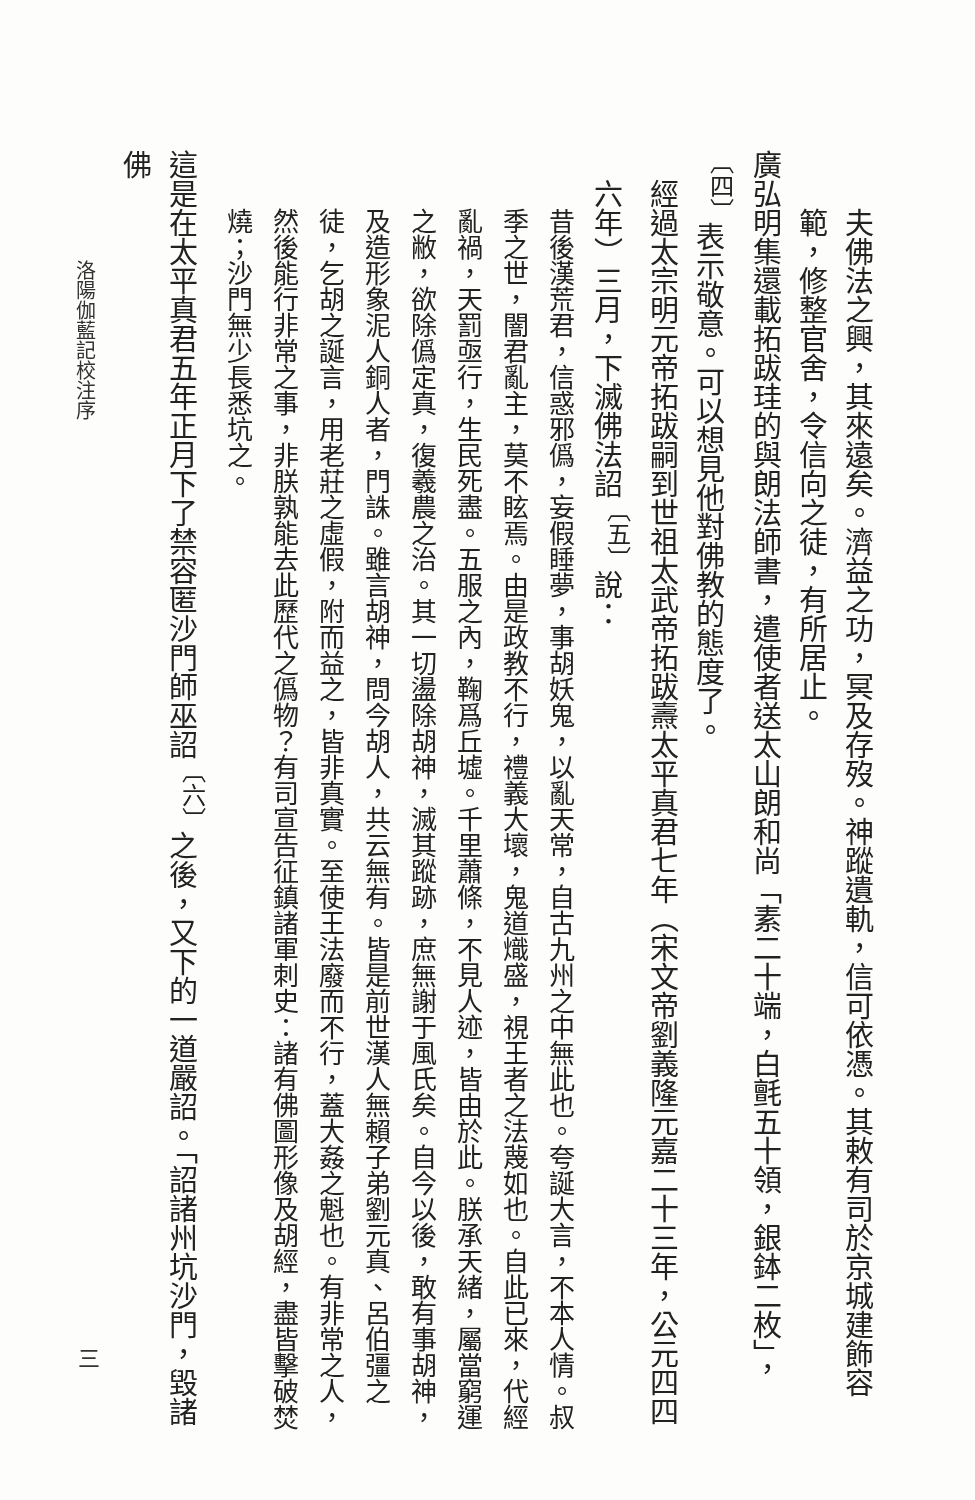夫佛法之興，其來遠矣。濟益之功，冥及存歿。神蹤遺軌，信可依憑。其敕有司於京城建飾容範，修整官舍，令信向之徒，有所居止。
廣弘明集還載拓跋珪的與朗法師書，遣使者送太山朗和尚「素二十端，白氈五十領，銀鉢二枚」，<sup>〔四〕</sup>表示敬意。可以想見他對佛教的態度了。
經過太宗明元帝拓跋嗣到世祖太武帝拓跋燾太平真君七年（宋文帝劉義隆元嘉二十三年，公元四四六年）三月，下滅佛法詔<sup>〔五〕</sup>說：
昔後漢荒君，信惑邪僞，妄假睡夢，事胡妖鬼，以亂天常，自古九州之中無此也。夸誕大言，不本人情。叔季之世，闇君亂主，莫不眩焉。由是政教不行，禮義大壞，鬼道熾盛，視王者之法蔑如也。自此已來，代經亂禍，天罰亟行，生民死盡。五服之內，鞠爲丘墟。千里蕭條，不見人迹，皆由於此。朕承天緒，屬當窮運之敝，欲除僞定真，復羲農之治。其一切盪除胡神，滅其蹤跡，庶無謝于風氏矣。自今以後，敢有事胡神，及造形象泥人銅人者，門誅。雖言胡神，問今胡人，共云無有。皆是前世漢人無賴子弟劉元真、呂伯彊之徒，乞胡之誕言，用老莊之虛假，附而益之，皆非真實。至使王法廢而不行，蓋大姦之魁也。有非常之人，然後能行非常之事，非朕孰能去此歷代之僞物？有司宣告征鎮諸軍刺史：諸有佛圖形像及胡經，盡皆擊破焚燒；沙門無少長悉坑之。
這是在太平真君五年正月下了禁容匿沙門師巫詔<sup>〔六〕</sup>之後，又下的一道嚴詔。「詔諸州坑沙門，毀諸佛
洛陽伽藍記校注序
三